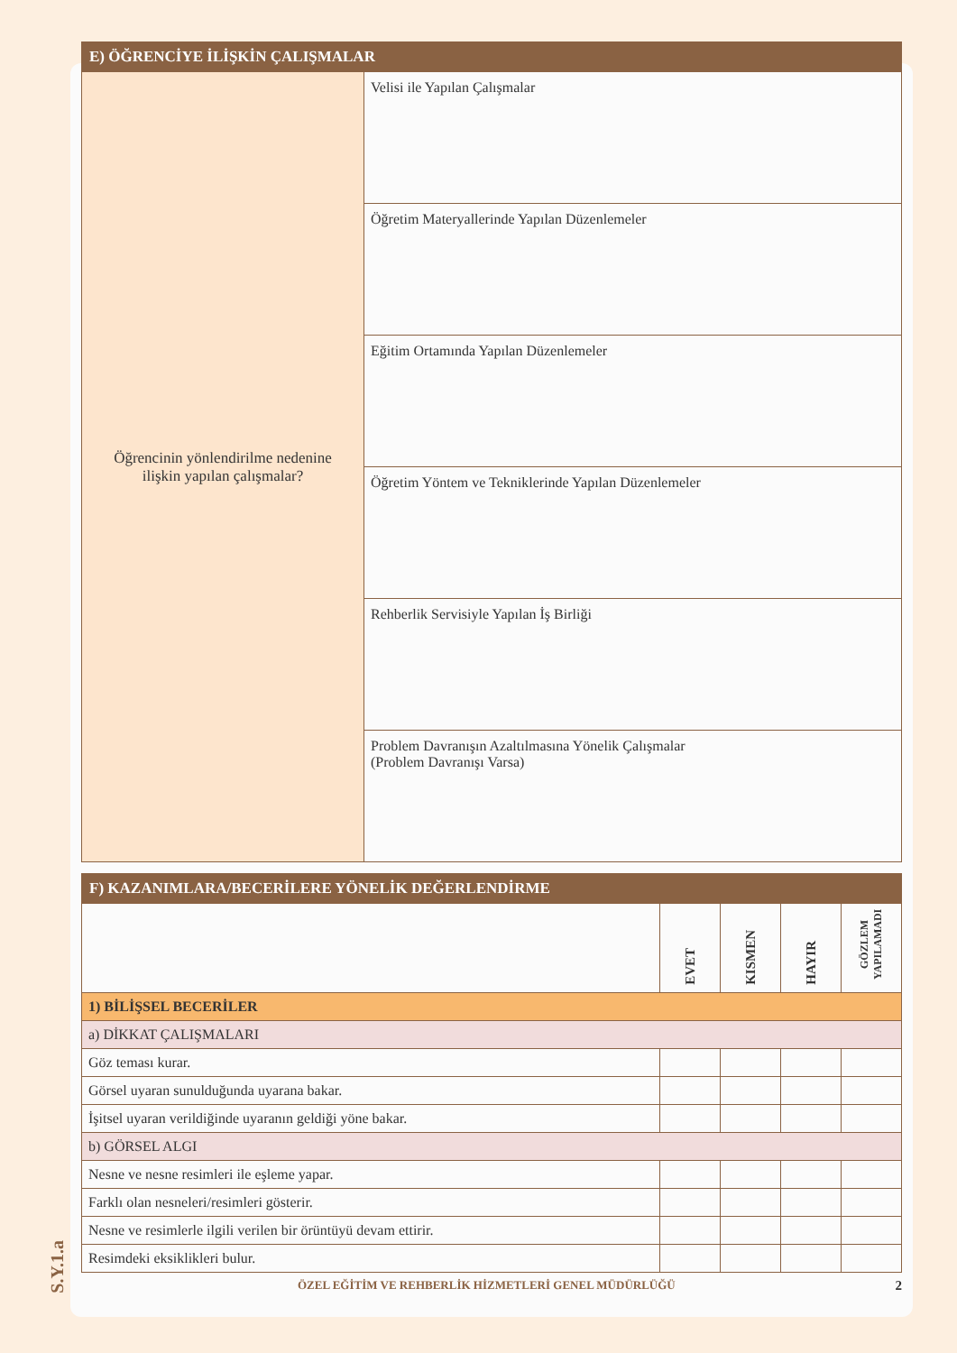| E) ÖĞRENCİYE İLİŞKİN ÇALIŞMALAR | |
| --- | --- |
| Öğrencinin yönlendirilme nedenine ilişkin yapılan çalışmalar? | Velisi ile Yapılan Çalışmalar |
| | Öğretim Materyallerinde Yapılan Düzenlemeler |
| | Eğitim Ortamında Yapılan Düzenlemeler |
| | Öğretim Yöntem ve Tekniklerinde Yapılan Düzenlemeler |
| | Rehberlik Servisiyle Yapılan İş Birliği |
| | Problem Davranışın Azaltılmasına Yönelik Çalışmalar (Problem Davranışı Varsa) |
| F) KAZANIMLARA/BECERİLERE YÖNELİK DEĞERLENDİRME | | | | |
| --- | --- | --- | --- | --- |
| | EVET | KISMEN | HAYIR | GÖZLEM YAPILAMADI |
| 1) BİLİŞSEL BECERİLER | | | | |
| a) DİKKAT ÇALIŞMALARI | | | | |
| Göz teması kurar. | | | | |
| Görsel uyaran sunulduğunda uyarana bakar. | | | | |
| İşitsel uyaran verildiğinde uyaranın geldiği yöne bakar. | | | | |
| b) GÖRSEL ALGI | | | | |
| Nesne ve nesne resimleri ile eşleme yapar. | | | | |
| Farklı olan nesneleri/resimleri gösterir. | | | | |
| Nesne ve resimlerle ilgili verilen bir örüntüyü devam ettirir. | | | | |
| Resimdeki eksiklikleri bulur. | | | | |
ÖZEL EĞİTİM VE REHBERLİK HİZMETLERİ GENEL MÜDÜRLÜĞÜ 2
S.Y.1.a